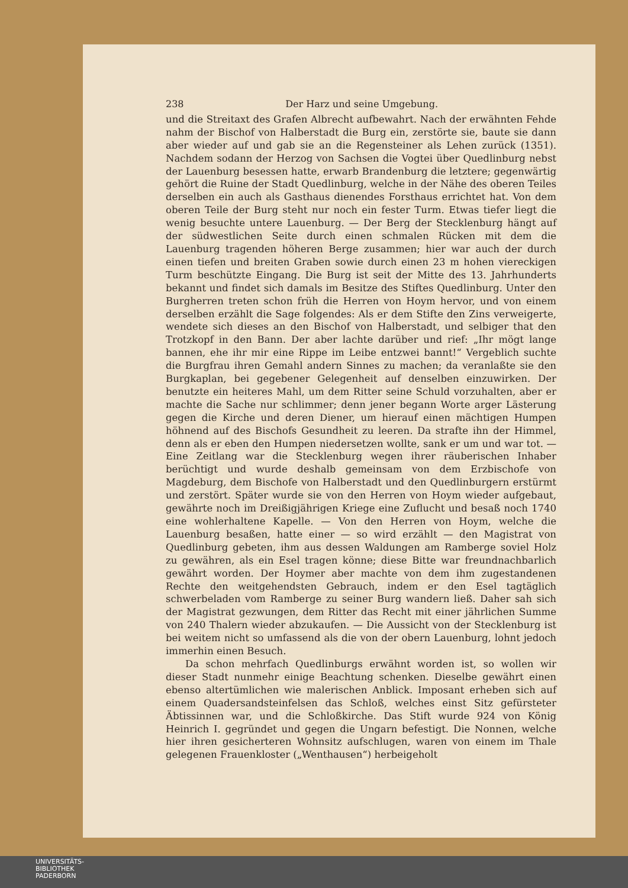238 Der Harz und seine Umgebung.
und die Streitaxt des Grafen Albrecht aufbewahrt. Nach der erwähnten Fehde nahm der Bischof von Halberstadt die Burg ein, zerstörte sie, baute sie dann aber wieder auf und gab sie an die Regensteiner als Lehen zurück (1351). Nachdem sodann der Herzog von Sachsen die Vogtei über Quedlinburg nebst der Lauenburg besessen hatte, erwarb Brandenburg die letztere; gegenwärtig gehört die Ruine der Stadt Quedlinburg, welche in der Nähe des oberen Teiles derselben ein auch als Gasthaus dienendes Forsthaus errichtet hat. Von dem oberen Teile der Burg steht nur noch ein fester Turm. Etwas tiefer liegt die wenig besuchte untere Lauenburg. — Der Berg der Stecklenburg hängt auf der südwestlichen Seite durch einen schmalen Rücken mit dem die Lauenburg tragenden höheren Berge zusammen; hier war auch der durch einen tiefen und breiten Graben sowie durch einen 23 m hohen viereckigen Turm beschützte Eingang. Die Burg ist seit der Mitte des 13. Jahrhunderts bekannt und findet sich damals im Besitze des Stiftes Quedlinburg. Unter den Burgherren treten schon früh die Herren von Hoym hervor, und von einem derselben erzählt die Sage folgendes: Als er dem Stifte den Zins verweigerte, wendete sich dieses an den Bischof von Halberstadt, und selbiger that den Trotzkopf in den Bann. Der aber lachte darüber und rief: „Ihr mögt lange bannen, ehe ihr mir eine Rippe im Leibe entzwei bannt!“ Vergeblich suchte die Burgfrau ihren Gemahl andern Sinnes zu machen; da veranlaßte sie den Burgkaplan, bei gegebener Gelegenheit auf denselben einzuwirken. Der benutzte ein heiteres Mahl, um dem Ritter seine Schuld vorzuhalten, aber er machte die Sache nur schlimmer; denn jener begann Worte arger Lästerung gegen die Kirche und deren Diener, um hierauf einen mächtigen Humpen höhnend auf des Bischofs Gesundheit zu leeren. Da strafte ihn der Himmel, denn als er eben den Humpen niedersetzen wollte, sank er um und war tot. — Eine Zeitlang war die Stecklenburg wegen ihrer räuberischen Inhaber berüchtigt und wurde deshalb gemeinsam von dem Erzbischofe von Magdeburg, dem Bischofe von Halberstadt und den Quedlinburgern erstürmt und zerstört. Später wurde sie von den Herren von Hoym wieder aufgebaut, gewährte noch im Dreißigjährigen Kriege eine Zuflucht und besaß noch 1740 eine wohlerhaltene Kapelle. — Von den Herren von Hoym, welche die Lauenburg besaßen, hatte einer — so wird erzählt — den Magistrat von Quedlinburg gebeten, ihm aus dessen Waldungen am Ramberge soviel Holz zu gewähren, als ein Esel tragen könne; diese Bitte war freundnachbarlich gewährt worden. Der Hoymer aber machte von dem ihm zugestandenen Rechte den weitgehendsten Gebrauch, indem er den Esel tagtäglich schwerbeladen vom Ramberge zu seiner Burg wandern ließ. Daher sah sich der Magistrat gezwungen, dem Ritter das Recht mit einer jährlichen Summe von 240 Thalern wieder abzukaufen. — Die Aussicht von der Stecklenburg ist bei weitem nicht so umfassend als die von der obern Lauenburg, lohnt jedoch immerhin einen Besuch.
Da schon mehrfach Quedlinburgs erwähnt worden ist, so wollen wir dieser Stadt nunmehr einige Beachtung schenken. Dieselbe gewährt einen ebenso altertümlichen wie malerischen Anblick. Imposant erheben sich auf einem Quadersandsteinfelsen das Schloß, welches einst Sitz gefürsteter Äbtissinnen war, und die Schloßkirche. Das Stift wurde 924 von König Heinrich I. gegründet und gegen die Ungarn befestigt. Die Nonnen, welche hier ihren gesicherteren Wohnsitz aufschlugen, waren von einem im Thale gelegenen Frauenkloster („Wenthausen“) herbeigeholt
UNIVERSITÄTS-
BIBLIOTHEK
PADERBORN